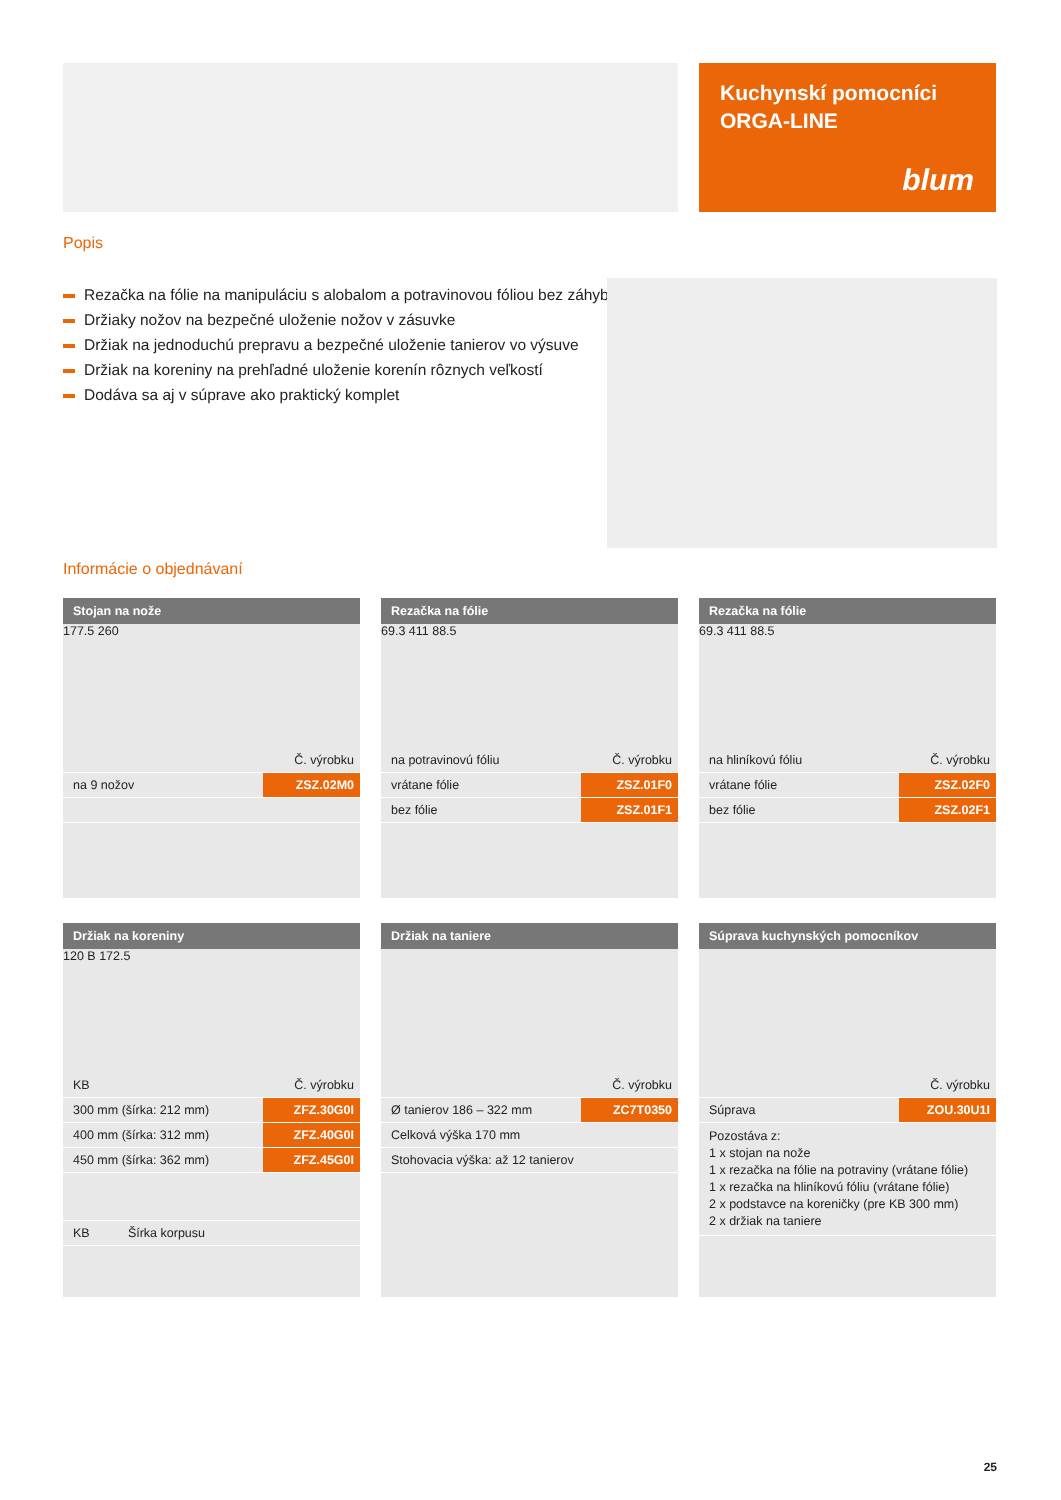Kuchynskí pomocníci
ORGA-LINE
blum
Popis
Rezačka na fólie na manipuláciu s alobalom a potravinovou fóliou bez záhybov
Držiaky nožov na bezpečné uloženie nožov v zásuvke
Držiak na jednoduchú prepravu a bezpečné uloženie tanierov vo výsuve
Držiak na koreniny na prehľadné uloženie korenín rôznych veľkostí
Dodáva sa aj v súprave ako praktický komplet
Informácie o objednávaní
Stojan na nože
177.5 260
| | Č. výrobku |
| na 9 nožov | ZSZ.02M0 |
Rezačka na fólie
69.3 411 88.5
| na potravinovú fóliu | Č. výrobku |
| vrátane fólie | ZSZ.01F0 |
| bez fólie | ZSZ.01F1 |
Rezačka na fólie
69.3 411 88.5
| na hliníkovú fóliu | Č. výrobku |
| vrátane fólie | ZSZ.02F0 |
| bez fólie | ZSZ.02F1 |
Držiak na koreniny
120 B 172.5
| KB | Č. výrobku |
| 300 mm (šírka: 212 mm) | ZFZ.30G0I |
| 400 mm (šírka: 312 mm) | ZFZ.40G0I |
| 450 mm (šírka: 362 mm) | ZFZ.45G0I |
| KB Šírka korpusu | |
Držiak na taniere
| | Č. výrobku |
| Ø tanierov 186 – 322 mm | ZC7T0350 |
| Celková výška 170 mm | |
| Stohovacia výška: až 12 tanierov | |
Súprava kuchynských pomocníkov
| | Č. výrobku |
| Súprava | ZOU.30U1I |
| Pozostáva z: 1 x stojan na nože 1 x rezačka na fólie na potraviny (vrátane fólie) 1 x rezačka na hliníkovú fóliu (vrátane fólie) 2 x podstavce na koreničky (pre KB 300 mm) 2 x držiak na taniere | |
25